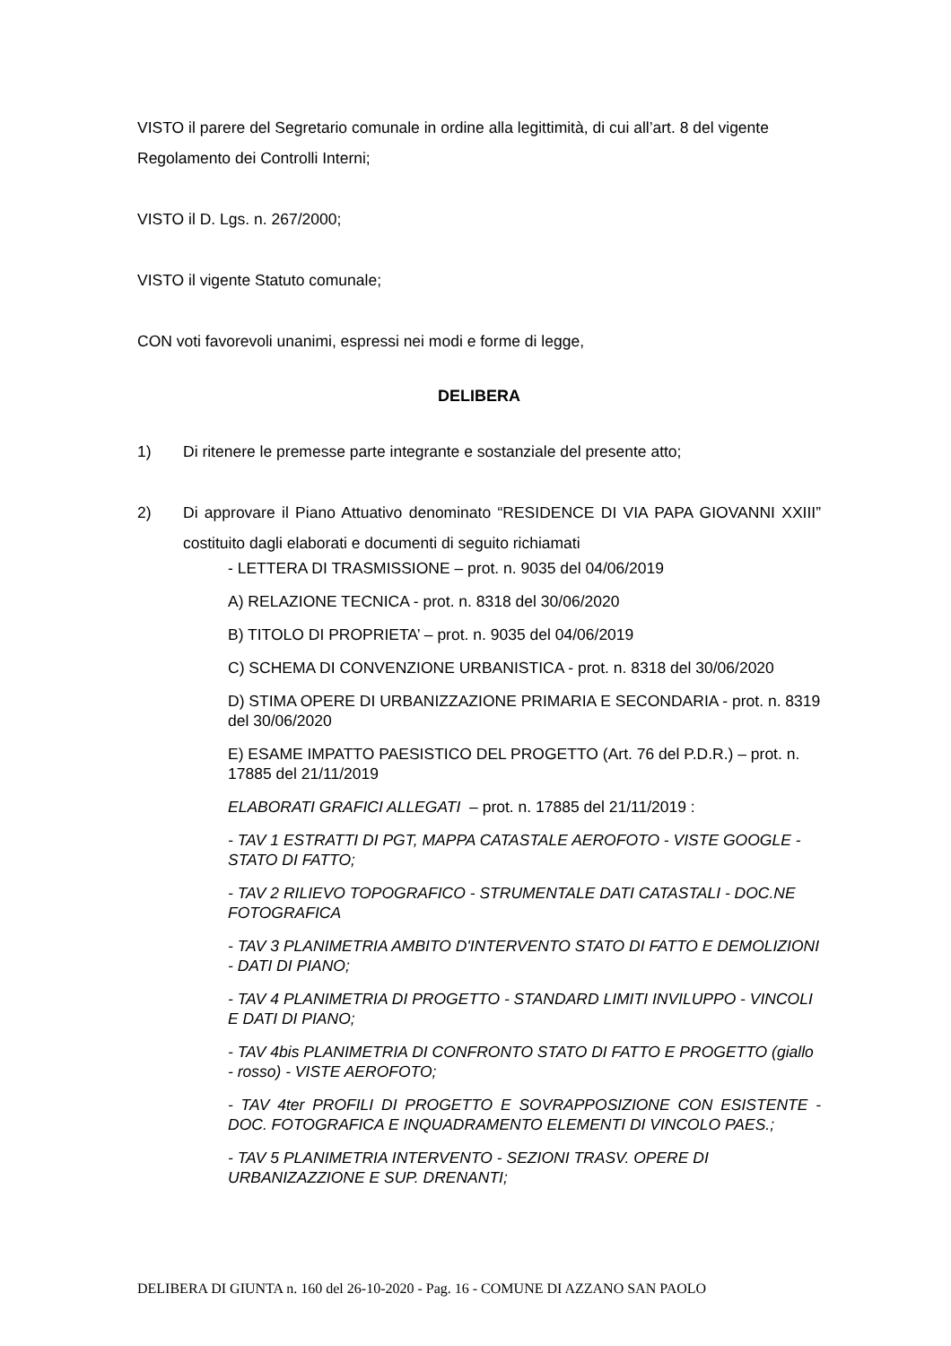VISTO il parere del Segretario comunale in ordine alla legittimità, di cui all’art. 8 del vigente Regolamento dei Controlli Interni;
VISTO il D. Lgs. n. 267/2000;
VISTO il vigente Statuto comunale;
CON voti favorevoli unanimi, espressi nei modi e forme di legge,
DELIBERA
1) Di ritenere le premesse parte integrante e sostanziale del presente atto;
2) Di approvare il Piano Attuativo denominato “RESIDENCE DI VIA PAPA GIOVANNI XXIII” costituito dagli elaborati e documenti di seguito richiamati
- LETTERA DI TRASMISSIONE – prot. n. 9035 del 04/06/2019
A) RELAZIONE TECNICA - prot. n. 8318 del 30/06/2020
B) TITOLO DI PROPRIETA’ – prot. n. 9035 del 04/06/2019
C) SCHEMA DI CONVENZIONE URBANISTICA - prot. n. 8318 del 30/06/2020
D) STIMA OPERE DI URBANIZZAZIONE PRIMARIA E SECONDARIA - prot. n. 8319 del 30/06/2020
E) ESAME IMPATTO PAESISTICO DEL PROGETTO (Art. 76 del P.D.R.) – prot. n. 17885 del 21/11/2019
ELABORATI GRAFICI ALLEGATI – prot. n. 17885 del 21/11/2019 :
- TAV 1 ESTRATTI DI PGT, MAPPA CATASTALE AEROFOTO - VISTE GOOGLE - STATO DI FATTO;
- TAV 2 RILIEVO TOPOGRAFICO - STRUMENTALE DATI CATASTALI - DOC.NE FOTOGRAFICA
- TAV 3 PLANIMETRIA AMBITO D'INTERVENTO STATO DI FATTO E DEMOLIZIONI - DATI DI PIANO;
- TAV 4 PLANIMETRIA DI PROGETTO - STANDARD LIMITI INVILUPPO - VINCOLI E DATI DI PIANO;
- TAV 4bis PLANIMETRIA DI CONFRONTO STATO DI FATTO E PROGETTO (giallo - rosso) - VISTE AEROFOTO;
- TAV 4ter PROFILI DI PROGETTO E SOVRAPPOSIZIONE CON ESISTENTE - DOC. FOTOGRAFICA E INQUADRAMENTO ELEMENTI DI VINCOLO PAES.;
- TAV 5 PLANIMETRIA INTERVENTO - SEZIONI TRASV. OPERE DI URBANIZAZZIONE E SUP. DRENANTI;
DELIBERA DI GIUNTA n. 160 del 26-10-2020 - Pag. 16 - COMUNE DI AZZANO SAN PAOLO